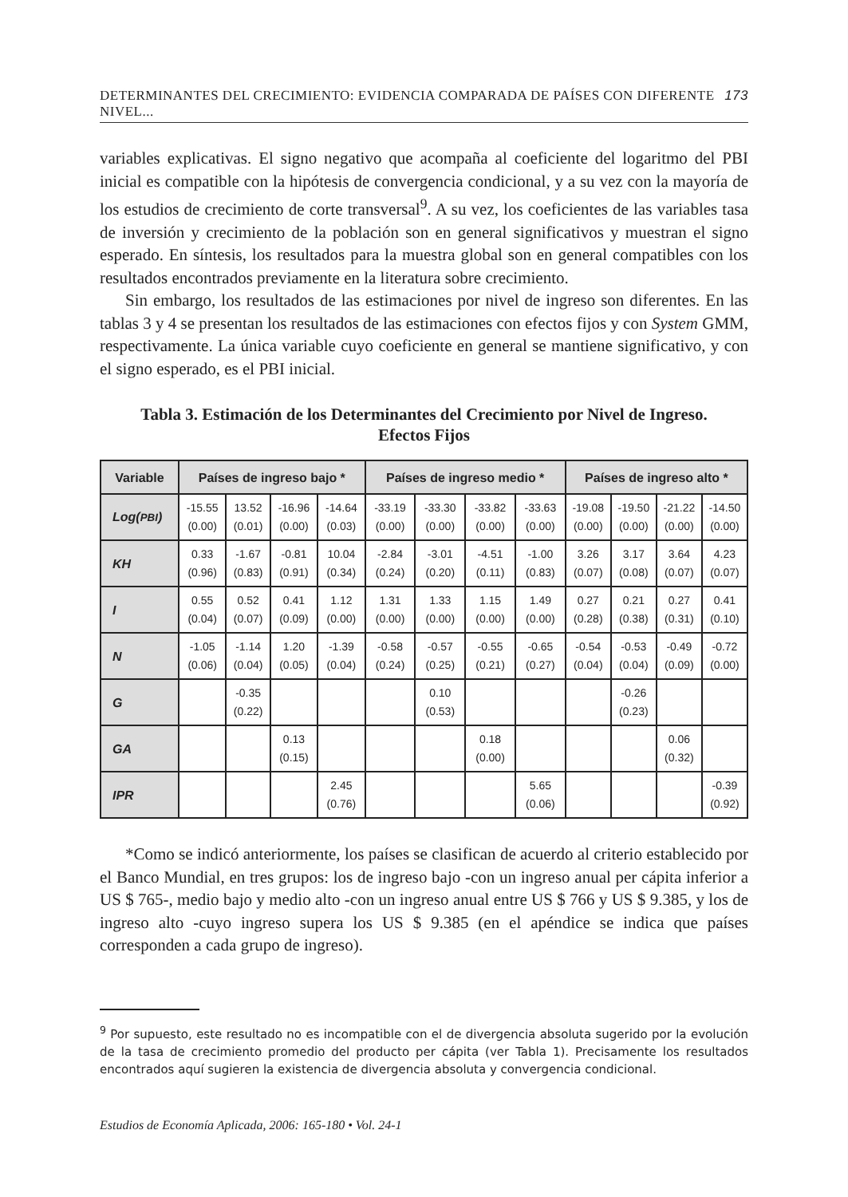DETERMINANTES DEL CRECIMIENTO: EVIDENCIA COMPARADA DE PAÍSES CON DIFERENTE NIVEL... 173
variables explicativas. El signo negativo que acompaña al coeficiente del logaritmo del PBI inicial es compatible con la hipótesis de convergencia condicional, y a su vez con la mayoría de los estudios de crecimiento de corte transversal<sup>9</sup>. A su vez, los coeficientes de las variables tasa de inversión y crecimiento de la población son en general significativos y muestran el signo esperado. En síntesis, los resultados para la muestra global son en general compatibles con los resultados encontrados previamente en la literatura sobre crecimiento.
Sin embargo, los resultados de las estimaciones por nivel de ingreso son diferentes. En las tablas 3 y 4 se presentan los resultados de las estimaciones con efectos fijos y con System GMM, respectivamente. La única variable cuyo coeficiente en general se mantiene significativo, y con el signo esperado, es el PBI inicial.
Tabla 3. Estimación de los Determinantes del Crecimiento por Nivel de Ingreso.
Efectos Fijos
| Variable | Países de ingreso bajo * | | | | Países de ingreso medio * | | | | Países de ingreso alto * | | | |
| --- | --- | --- | --- | --- | --- | --- | --- | --- | --- | --- | --- | --- |
| Log( PBI ) | -15.55 (0.00) | 13.52 (0.01) | -16.96 (0.00) | -14.64 (0.03) | -33.19 (0.00) | -33.30 (0.00) | -33.82 (0.00) | -33.63 (0.00) | -19.08 (0.00) | -19.50 (0.00) | -21.22 (0.00) | -14.50 (0.00) |
| KH | 0.33 (0.96) | -1.67 (0.83) | -0.81 (0.91) | 10.04 (0.34) | -2.84 (0.24) | -3.01 (0.20) | -4.51 (0.11) | -1.00 (0.83) | 3.26 (0.07) | 3.17 (0.08) | 3.64 (0.07) | 4.23 (0.07) |
| I | 0.55 (0.04) | 0.52 (0.07) | 0.41 (0.09) | 1.12 (0.00) | 1.31 (0.00) | 1.33 (0.00) | 1.15 (0.00) | 1.49 (0.00) | 0.27 (0.28) | 0.21 (0.38) | 0.27 (0.31) | 0.41 (0.10) |
| N | -1.05 (0.06) | -1.14 (0.04) | 1.20 (0.05) | -1.39 (0.04) | -0.58 (0.24) | -0.57 (0.25) | -0.55 (0.21) | -0.65 (0.27) | -0.54 (0.04) | -0.53 (0.04) | -0.49 (0.09) | -0.72 (0.00) |
| G | | -0.35 (0.22) | | | | 0.10 (0.53) | | | | -0.26 (0.23) | | |
| GA | | | 0.13 (0.15) | | | | 0.18 (0.00) | | | | 0.06 (0.32) | |
| IPR | | | | 2.45 (0.76) | | | | 5.65 (0.06) | | | | -0.39 (0.92) |
*Como se indicó anteriormente, los países se clasifican de acuerdo al criterio establecido por el Banco Mundial, en tres grupos: los de ingreso bajo -con un ingreso anual per cápita inferior a US $ 765-, medio bajo y medio alto -con un ingreso anual entre US $ 766 y US $ 9.385, y los de ingreso alto -cuyo ingreso supera los US $ 9.385 (en el apéndice se indica que países corresponden a cada grupo de ingreso).
<sup>9</sup> Por supuesto, este resultado no es incompatible con el de divergencia absoluta sugerido por la evolución de la tasa de crecimiento promedio del producto per cápita (ver Tabla 1). Precisamente los resultados encontrados aquí sugieren la existencia de divergencia absoluta y convergencia condicional.
Estudios de Economía Aplicada, 2006: 165-180 • Vol. 24-1